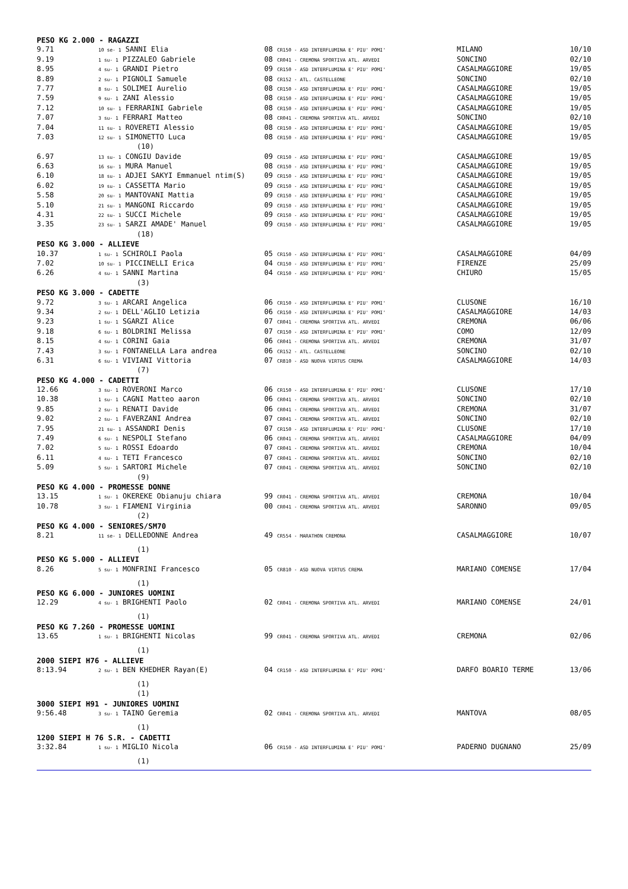| PESO KG 2.000 - RAGAZZI | | | | |
| 9.71 | 10 se- 1 SANNI Elia | 08 CR150 - ASD INTERFLUMINA E' PIU' POMI' | MILANO | 10/10 |
| 9.19 | 1 su- 1 PIZZALEO Gabriele | 08 CR041 - CREMONA SPORTIVA ATL. ARVEDI | SONCINO | 02/10 |
| 8.95 | 4 su- 1 GRANDI Pietro | 09 CR150 - ASD INTERFLUMINA E' PIU' POMI' | CASALMAGGIORE | 19/05 |
| 8.89 | 2 su- 1 PIGNOLI Samuele | 08 CR152 - ATL. CASTELLEONE | SONCINO | 02/10 |
| 7.77 | 8 su- 1 SOLIMEI Aurelio | 08 CR150 - ASD INTERFLUMINA E' PIU' POMI' | CASALMAGGIORE | 19/05 |
| 7.59 | 9 su- 1 ZANI Alessio | 08 CR150 - ASD INTERFLUMINA E' PIU' POMI' | CASALMAGGIORE | 19/05 |
| 7.12 | 10 su- 1 FERRARINI Gabriele | 08 CR150 - ASD INTERFLUMINA E' PIU' POMI' | CASALMAGGIORE | 19/05 |
| 7.07 | 3 su- 1 FERRARI Matteo | 08 CR041 - CREMONA SPORTIVA ATL. ARVEDI | SONCINO | 02/10 |
| 7.04 | 11 su- 1 ROVERETI Alessio | 08 CR150 - ASD INTERFLUMINA E' PIU' POMI' | CASALMAGGIORE | 19/05 |
| 7.03 | 12 su- 1 SIMONETTO Luca | 08 CR150 - ASD INTERFLUMINA E' PIU' POMI' | CASALMAGGIORE | 19/05 |
| | (10) | | | |
| 6.97 | 13 su- 1 CONGIU Davide | 09 CR150 - ASD INTERFLUMINA E' PIU' POMI' | CASALMAGGIORE | 19/05 |
| 6.63 | 16 su- 1 MURA Manuel | 08 CR150 - ASD INTERFLUMINA E' PIU' POMI' | CASALMAGGIORE | 19/05 |
| 6.10 | 18 su- 1 ADJEI SAKYI Emmanuel ntim(S) | 09 CR150 - ASD INTERFLUMINA E' PIU' POMI' | CASALMAGGIORE | 19/05 |
| 6.02 | 19 su- 1 CASSETTA Mario | 09 CR150 - ASD INTERFLUMINA E' PIU' POMI' | CASALMAGGIORE | 19/05 |
| 5.58 | 20 su- 1 MANTOVANI Mattia | 09 CR150 - ASD INTERFLUMINA E' PIU' POMI' | CASALMAGGIORE | 19/05 |
| 5.10 | 21 su- 1 MANGONI Riccardo | 09 CR150 - ASD INTERFLUMINA E' PIU' POMI' | CASALMAGGIORE | 19/05 |
| 4.31 | 22 su- 1 SUCCI Michele | 09 CR150 - ASD INTERFLUMINA E' PIU' POMI' | CASALMAGGIORE | 19/05 |
| 3.35 | 23 su- 1 SARZI AMADE' Manuel | 09 CR150 - ASD INTERFLUMINA E' PIU' POMI' | CASALMAGGIORE | 19/05 |
| | (18) | | | |
| PESO KG 3.000 - ALLIEVE | | | | |
| 10.37 | 1 su- 1 SCHIROLI Paola | 05 CR150 - ASD INTERFLUMINA E' PIU' POMI' | CASALMAGGIORE | 04/09 |
| 7.02 | 10 su- 1 PICCINELLI Erica | 04 CR150 - ASD INTERFLUMINA E' PIU' POMI' | FIRENZE | 25/09 |
| 6.26 | 4 su- 1 SANNI Martina | 04 CR150 - ASD INTERFLUMINA E' PIU' POMI' | CHIURO | 15/05 |
| | (3) | | | |
| PESO KG 3.000 - CADETTE | | | | |
| 9.72 | 3 su- 1 ARCARI Angelica | 06 CR150 - ASD INTERFLUMINA E' PIU' POMI' | CLUSONE | 16/10 |
| 9.34 | 2 su- 1 DELL'AGLIO Letizia | 06 CR150 - ASD INTERFLUMINA E' PIU' POMI' | CASALMAGGIORE | 14/03 |
| 9.23 | 1 su- 1 SGARZI Alice | 07 CR041 - CREMONA SPORTIVA ATL. ARVEDI | CREMONA | 06/06 |
| 9.18 | 6 su- 1 BOLDRINI Melissa | 07 CR150 - ASD INTERFLUMINA E' PIU' POMI' | COMO | 12/09 |
| 8.15 | 4 su- 1 CORINI Gaia | 06 CR041 - CREMONA SPORTIVA ATL. ARVEDI | CREMONA | 31/07 |
| 7.43 | 3 su- 1 FONTANELLA Lara andrea | 06 CR152 - ATL. CASTELLEONE | SONCINO | 02/10 |
| 6.31 | 6 su- 1 VIVIANI Vittoria | 07 CR810 - ASD NUOVA VIRTUS CREMA | CASALMAGGIORE | 14/03 |
| | (7) | | | |
| PESO KG 4.000 - CADETTI | | | | |
| 12.66 | 3 su- 1 ROVERONI Marco | 06 CR150 - ASD INTERFLUMINA E' PIU' POMI' | CLUSONE | 17/10 |
| 10.38 | 1 su- 1 CAGNI Matteo aaron | 06 CR041 - CREMONA SPORTIVA ATL. ARVEDI | SONCINO | 02/10 |
| 9.85 | 2 su- 1 RENATI Davide | 06 CR041 - CREMONA SPORTIVA ATL. ARVEDI | CREMONA | 31/07 |
| 9.02 | 2 su- 1 FAVERZANI Andrea | 07 CR041 - CREMONA SPORTIVA ATL. ARVEDI | SONCINO | 02/10 |
| 7.95 | 21 su- 1 ASSANDRI Denis | 07 CR150 - ASD INTERFLUMINA E' PIU' POMI' | CLUSONE | 17/10 |
| 7.49 | 6 su- 1 NESPOLI Stefano | 06 CR041 - CREMONA SPORTIVA ATL. ARVEDI | CASALMAGGIORE | 04/09 |
| 7.02 | 5 su- 1 ROSSI Edoardo | 07 CR041 - CREMONA SPORTIVA ATL. ARVEDI | CREMONA | 10/04 |
| 6.11 | 4 su- 1 TETI Francesco | 07 CR041 - CREMONA SPORTIVA ATL. ARVEDI | SONCINO | 02/10 |
| 5.09 | 5 su- 1 SARTORI Michele | 07 CR041 - CREMONA SPORTIVA ATL. ARVEDI | SONCINO | 02/10 |
| | (9) | | | |
| PESO KG 4.000 - PROMESSE DONNE | | | | |
| 13.15 | 1 su- 1 OKEREKE Obianuju chiara | 99 CR041 - CREMONA SPORTIVA ATL. ARVEDI | CREMONA | 10/04 |
| 10.78 | 3 su- 1 FIAMENI Virginia | 00 CR041 - CREMONA SPORTIVA ATL. ARVEDI | SARONNO | 09/05 |
| | (2) | | | |
| PESO KG 4.000 - SENIORES/SM70 | | | | |
| 8.21 | 11 se- 1 DELLEDONNE Andrea | 49 CR554 - MARATHON CREMONA | CASALMAGGIORE | 10/07 |
| | (1) | | | |
| PESO KG 5.000 - ALLIEVI | | | | |
| 8.26 | 5 su- 1 MONFRINI Francesco | 05 CR810 - ASD NUOVA VIRTUS CREMA | MARIANO COMENSE | 17/04 |
| | (1) | | | |
| PESO KG 6.000 - JUNIORES UOMINI | | | | |
| 12.29 | 4 su- 1 BRIGHENTI Paolo | 02 CR041 - CREMONA SPORTIVA ATL. ARVEDI | MARIANO COMENSE | 24/01 |
| | (1) | | | |
| PESO KG 7.260 - PROMESSE UOMINI | | | | |
| 13.65 | 1 su- 1 BRIGHENTI Nicolas | 99 CR041 - CREMONA SPORTIVA ATL. ARVEDI | CREMONA | 02/06 |
| | (1) | | | |
| 2000 SIEPI H76 - ALLIEVE | | | | |
| 8:13.94 | 2 su- 1 BEN KHEDHER Rayan(E) | 04 CR150 - ASD INTERFLUMINA E' PIU' POMI' | DARFO BOARIO TERME | 13/06 |
| | (1) | | | |
| | (1) | | | |
| 3000 SIEPI H91 - JUNIORES UOMINI | | | | |
| 9:56.48 | 3 su- 1 TAINO Geremia | 02 CR041 - CREMONA SPORTIVA ATL. ARVEDI | MANTOVA | 08/05 |
| | (1) | | | |
| 1200 SIEPI H 76 S.R. - CADETTI | | | | |
| 3:32.84 | 1 su- 1 MIGLIO Nicola | 06 CR150 - ASD INTERFLUMINA E' PIU' POMI' | PADERNO DUGNANO | 25/09 |
| | (1) | | | |